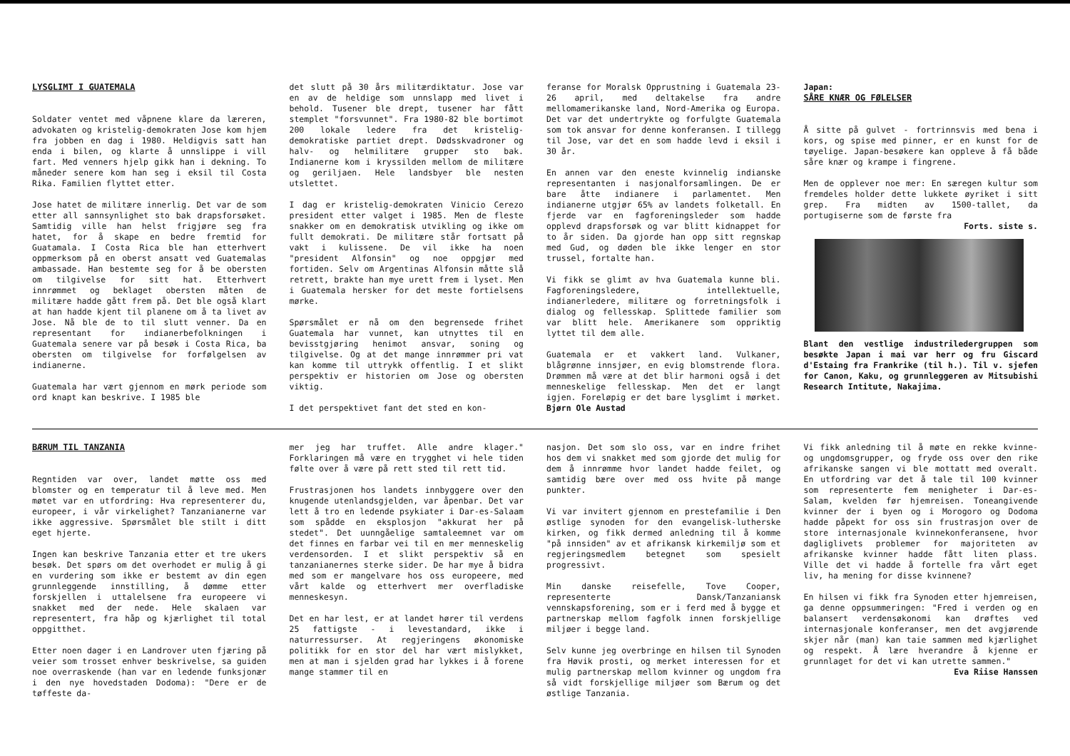LYSGLIMT I GUATEMALA
Soldater ventet med våpnene klare da læreren, advokaten og kristelig-demokraten Jose kom hjem fra jobben en dag i 1980. Heldigvis satt han enda i bilen, og klarte å unnslippe i vill fart. Med venners hjelp gikk han i dekning. To måneder senere kom han seg i eksil til Costa Rika. Familien flyttet etter.
Jose hatet de militære innerlig. Det var de som etter all sannsynlighet sto bak drapsforsøket. Samtidig ville han helst frigjøre seg fra hatet, for å skape en bedre fremtid for Guatamala. I Costa Rica ble han etterhvert oppmerksom på en oberst ansatt ved Guatemalas ambassade. Han bestemte seg for å be obersten om tilgivelse for sitt hat. Etterhvert innrømmet og beklaget obersten måten de militære hadde gått frem på. Det ble også klart at han hadde kjent til planene om å ta livet av Jose. Nå ble de to til slutt venner. Da en representant for indianerbefolkningen i Guatemala senere var på besøk i Costa Rica, ba obersten om tilgivelse for forfølgelsen av indianerne.
Guatemala har vært gjennom en mørk periode som ord knapt kan beskrive. I 1985 ble
det slutt på 30 års militærdiktatur. Jose var en av de heldige som unnslapp med livet i behold. Tusener ble drept, tusener har fått stemplet "forsvunnet". Fra 1980-82 ble bortimot 200 lokale ledere fra det kristelig-demokratiske partiet drept. Dødsskvadroner og halv- og helmilitære grupper sto bak. Indianerne kom i kryssilden mellom de militære og geriljaen. Hele landsbyer ble nesten utslettet.
I dag er kristelig-demokraten Vinicio Cerezo president etter valget i 1985. Men de fleste snakker om en demokratisk utvikling og ikke om fullt demokrati. De militære står fortsatt på vakt i kulissene. De vil ikke ha noen "president Alfonsin" og noe oppgjør med fortiden. Selv om Argentinas Alfonsin måtte slå retrett, brakte han mye urett frem i lyset. Men i Guatemala hersker for det meste fortielsens mørke.
Spørsmålet er nå om den begrensede frihet Guatemala har vunnet, kan utnyttes til en bevisstgjøring henimot ansvar, soning og tilgivelse. Og at det mange innrømmer pri vat kan komme til uttrykk offentlig. I et slikt perspektiv er historien om Jose og obersten viktig.
I det perspektivet fant det sted en kon-
feranse for Moralsk Opprustning i Guatemala 23-26 april, med deltakelse fra andre mellomamerikanske land, Nord-Amerika og Europa. Det var det undertrykte og forfulgte Guatemala som tok ansvar for denne konferansen. I tillegg til Jose, var det en som hadde levd i eksil i 30 år.
En annen var den eneste kvinnelig indianske representanten i nasjonalforsamlingen. De er bare åtte indianere i parlamentet. Men indianerne utgjør 65% av landets folketall. En fjerde var en fagforeningsleder som hadde opplevd drapsforsøk og var blitt kidnappet for to år siden. Da gjorde han opp sitt regnskap med Gud, og døden ble ikke lenger en stor trussel, fortalte han.
Vi fikk se glimt av hva Guatemala kunne bli. Fagforeningsledere, intellektuelle, indianerledere, militære og forretningsfolk i dialog og fellesskap. Splittede familier som var blitt hele. Amerikanere som oppriktig lyttet til dem alle.
Guatemala er et vakkert land. Vulkaner, blågrønne innsjøer, en evig blomstrende flora. Drømmen må være at det blir harmoni også i det menneskelige fellesskap. Men det er langt igjen. Foreløpig er det bare lysglimt i mørket. Bjørn Ole Austad
Japan:
SÅRE KNÆR OG FØLELSER
Å sitte på gulvet - fortrinnsvis med bena i kors, og spise med pinner, er en kunst for de tøyelige. Japan-besøkere kan oppleve å få både såre knær og krampe i fingrene.
Men de opplever noe mer: En særegen kultur som fremdeles holder dette lukkete øyriket i sitt grep. Fra midten av 1500-tallet, da portugiserne som de første fra
Forts. siste s.
Blant den vestlige industriledergruppen som besøkte Japan i mai var herr og fru Giscard d'Estaing fra Frankrike (til h.). Til v. sjefen for Canon, Kaku, og grunnleggeren av Mitsubishi Research Intitute, Nakajima.
BÆRUM TIL TANZANIA
Regntiden var over, landet møtte oss med blomster og en temperatur til å leve med. Men møtet var en utfordring: Hva representerer du, europeer, i vår virkelighet? Tanzanianerne var ikke aggressive. Spørsmålet ble stilt i ditt eget hjerte.
Ingen kan beskrive Tanzania etter et tre ukers besøk. Det spørs om det overhodet er mulig å gi en vurdering som ikke er bestemt av din egen grunnleggende innstilling, å dømme etter forskjellen i uttalelsene fra europeere vi snakket med der nede. Hele skalaen var representert, fra håp og kjærlighet til total oppgitthet.
Etter noen dager i en Landrover uten fjæring på veier som trosset enhver beskrivelse, sa guiden noe overraskende (han var en ledende funksjonær i den nye hovedstaden Dodoma): "Dere er de tøffeste da-
mer jeg har truffet. Alle andre klager." Forklaringen må være en trygghet vi hele tiden følte over å være på rett sted til rett tid.
Frustrasjonen hos landets innbyggere over den knugende utenlandsgjelden, var åpenbar. Det var lett å tro en ledende psykiater i Dar-es-Salaam som spådde en eksplosjon "akkurat her på stedet". Det uunngåelige samtaleemnet var om det finnes en farbar vei til en mer menneskelig verdensorden. I et slikt perspektiv så en tanzanianernes sterke sider. De har mye å bidra med som er mangelvare hos oss europeere, med vårt kalde og etterhvert mer overfladiske menneskesyn.
Det en har lest, er at landet hører til verdens 25 fattigste - i levestandard, ikke i naturressurser. At regjeringens økonomiske politikk for en stor del har vært mislykket, men at man i sjelden grad har lykkes i å forene mange stammer til en
nasjon. Det som slo oss, var en indre frihet hos dem vi snakket med som gjorde det mulig for dem å innrømme hvor landet hadde feilet, og samtidig bære over med oss hvite på mange punkter.
Vi var invitert gjennom en prestefamilie i Den østlige synoden for den evangelisk-lutherske kirken, og fikk dermed anledning til å komme "på innsiden" av et afrikansk kirkemiljø som et regjeringsmedlem betegnet som spesielt progressivt.
Min danske reisefelle, Tove Cooper, representerte Dansk/Tanzaniansk vennskapsforening, som er i ferd med å bygge et partnerskap mellom fagfolk innen forskjellige miljøer i begge land.
Selv kunne jeg overbringe en hilsen til Synoden fra Høvik prosti, og merket interessen for et mulig partnerskap mellom kvinner og ungdom fra så vidt forskjellige miljøer som Bærum og det østlige Tanzania.
Vi fikk anledning til å møte en rekke kvinne- og ungdomsgrupper, og fryde oss over den rike afrikanske sangen vi ble mottatt med overalt. En utfordring var det å tale til 100 kvinner som representerte fem menigheter i Dar-es-Salam, kvelden før hjemreisen. Toneangivende kvinner der i byen og i Morogoro og Dodoma hadde påpekt for oss sin frustrasjon over de store internasjonale kvinnekonferansene, hvor dagliglivets problemer for majoriteten av afrikanske kvinner hadde fått liten plass. Ville det vi hadde å fortelle fra vårt eget liv, ha mening for disse kvinnene?
En hilsen vi fikk fra Synoden etter hjemreisen, ga denne oppsummeringen: "Fred i verden og en balansert verdensøkonomi kan drøftes ved internasjonale konferanser, men det avgjørende skjer når (man) kan taie sammen med kjærlighet og respekt. Å lære hverandre å kjenne er grunnlaget for det vi kan utrette sammen."
Eva Riise Hanssen